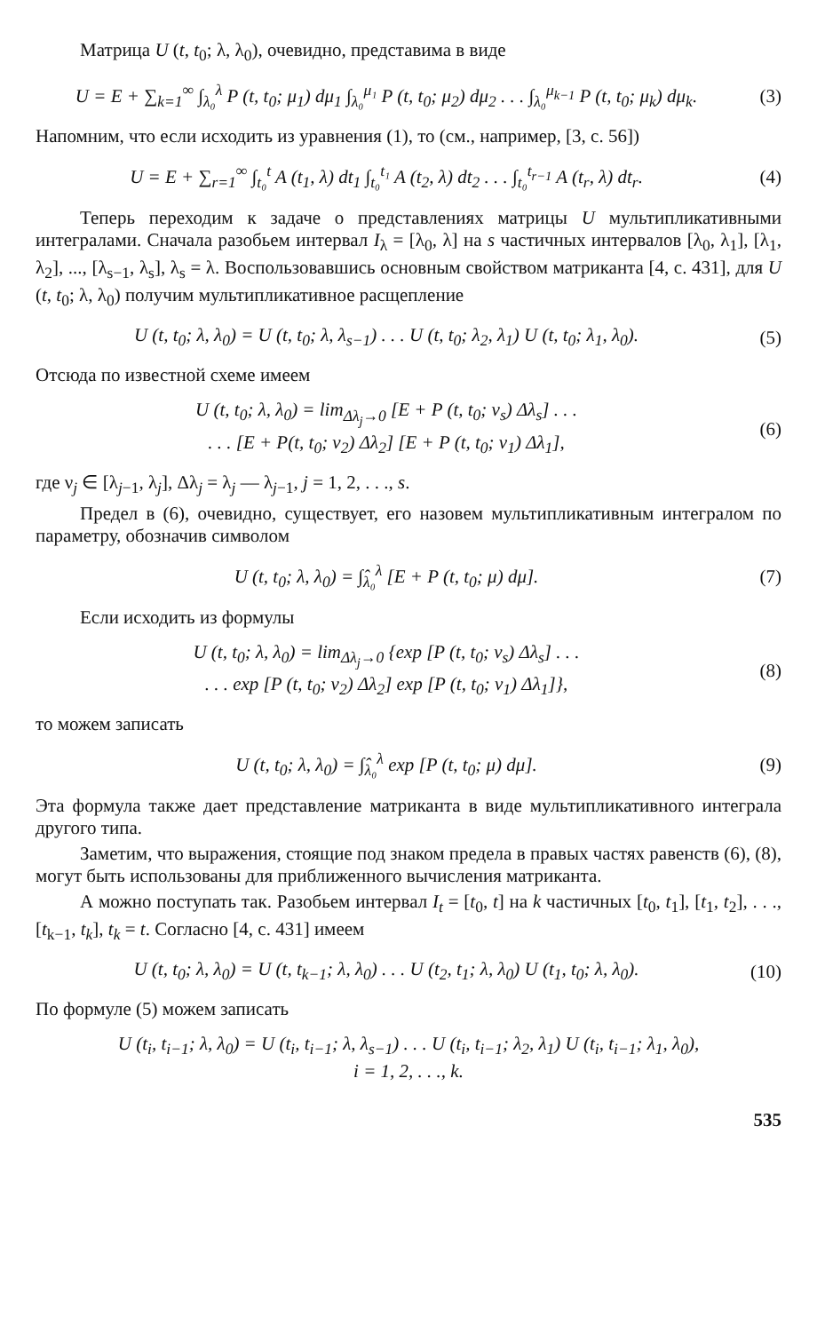Матрица U (t, t<sub>0</sub>; λ, λ<sub>0</sub>), очевидно, представима в виде
U = E + ∑<sub>k=1</sub><sup>∞</sup> ∫<sub>λ₀</sub><sup>λ</sup> P (t, t<sub>0</sub>; μ<sub>1</sub>) dμ<sub>1</sub> ∫<sub>λ₀</sub><sup>μ₁</sup> P (t, t<sub>0</sub>; μ<sub>2</sub>) dμ<sub>2</sub> . . . ∫<sub>λ₀</sub><sup>μ<sub>k−1</sub></sup> P (t, t<sub>0</sub>; μ<sub>k</sub>) dμ<sub>k</sub>. (3)
Напомним, что если исходить из уравнения (1), то (см., например, [3, с. 56])
U = E + ∑<sub>r=1</sub><sup>∞</sup> ∫<sub>t₀</sub><sup>t</sup> A (t<sub>1</sub>, λ) dt<sub>1</sub> ∫<sub>t₀</sub><sup>t₁</sup> A (t<sub>2</sub>, λ) dt<sub>2</sub> . . . ∫<sub>t₀</sub><sup>t<sub>r−1</sub></sup> A (t<sub>r</sub>, λ) dt<sub>r</sub>. (4)
Теперь переходим к задаче о представлениях матрицы U мультипликативными интегралами. Сначала разобьем интервал I<sub>λ</sub> = [λ<sub>0</sub>, λ] на s частичных интервалов [λ<sub>0</sub>, λ<sub>1</sub>], [λ<sub>1</sub>, λ<sub>2</sub>], ..., [λ<sub>s−1</sub>, λ<sub>s</sub>], λ<sub>s</sub> = λ. Воспользовавшись основным свойством матриканта [4, с. 431], для U (t, t<sub>0</sub>; λ, λ<sub>0</sub>) получим мультипликативное расщепление
U (t, t<sub>0</sub>; λ, λ<sub>0</sub>) = U (t, t<sub>0</sub>; λ, λ<sub>s−1</sub>) . . . U (t, t<sub>0</sub>; λ<sub>2</sub>, λ<sub>1</sub>) U (t, t<sub>0</sub>; λ<sub>1</sub>, λ<sub>0</sub>). (5)
Отсюда по известной схеме имеем
U (t, t<sub>0</sub>; λ, λ<sub>0</sub>) = lim<sub>Δλ<sub>j</sub>→0</sub> [E + P (t, t<sub>0</sub>; ν<sub>s</sub>) Δλ<sub>s</sub>] . . .
. . . [E + P(t, t<sub>0</sub>; ν<sub>2</sub>) Δλ<sub>2</sub>] [E + P (t, t<sub>0</sub>; ν<sub>1</sub>) Δλ<sub>1</sub>], (6)
где ν<sub>j</sub> ∈ [λ<sub>j−1</sub>, λ<sub>j</sub>], Δλ<sub>j</sub> = λ<sub>j</sub> — λ<sub>j−1</sub>, j = 1, 2, . . ., s.
Предел в (6), очевидно, существует, его назовем мультипликативным интегралом по параметру, обозначив символом
U (t, t<sub>0</sub>; λ, λ<sub>0</sub>) = ∫̂<sub>λ₀</sub><sup>λ</sup> [E + P (t, t<sub>0</sub>; μ) dμ]. (7)
Если исходить из формулы
U (t, t<sub>0</sub>; λ, λ<sub>0</sub>) = lim<sub>Δλ<sub>j</sub>→0</sub> {exp [P (t, t<sub>0</sub>; ν<sub>s</sub>) Δλ<sub>s</sub>] . . .
. . . exp [P (t, t<sub>0</sub>; ν<sub>2</sub>) Δλ<sub>2</sub>] exp [P (t, t<sub>0</sub>; ν<sub>1</sub>) Δλ<sub>1</sub>]}, (8)
то можем записать
U (t, t<sub>0</sub>; λ, λ<sub>0</sub>) = ∫̂<sub>λ₀</sub><sup>λ</sup> exp [P (t, t<sub>0</sub>; μ) dμ]. (9)
Эта формула также дает представление матриканта в виде мультипликативного интеграла другого типа.
Заметим, что выражения, стоящие под знаком предела в правых частях равенств (6), (8), могут быть использованы для приближенного вычисления матриканта.
А можно поступать так. Разобьем интервал I<sub>t</sub> = [t<sub>0</sub>, t] на k частичных [t<sub>0</sub>, t<sub>1</sub>], [t<sub>1</sub>, t<sub>2</sub>], . . ., [t<sub>k−1</sub>, t<sub>k</sub>], t<sub>k</sub> = t. Согласно [4, с. 431] имеем
U (t, t<sub>0</sub>; λ, λ<sub>0</sub>) = U (t, t<sub>k−1</sub>; λ, λ<sub>0</sub>) . . . U (t<sub>2</sub>, t<sub>1</sub>; λ, λ<sub>0</sub>) U (t<sub>1</sub>, t<sub>0</sub>; λ, λ<sub>0</sub>). (10)
По формуле (5) можем записать
U (t<sub>i</sub>, t<sub>i−1</sub>; λ, λ<sub>0</sub>) = U (t<sub>i</sub>, t<sub>i−1</sub>; λ, λ<sub>s−1</sub>) . . . U (t<sub>i</sub>, t<sub>i−1</sub>; λ<sub>2</sub>, λ<sub>1</sub>) U (t<sub>i</sub>, t<sub>i−1</sub>; λ<sub>1</sub>, λ<sub>0</sub>),
i = 1, 2, . . ., k.
535